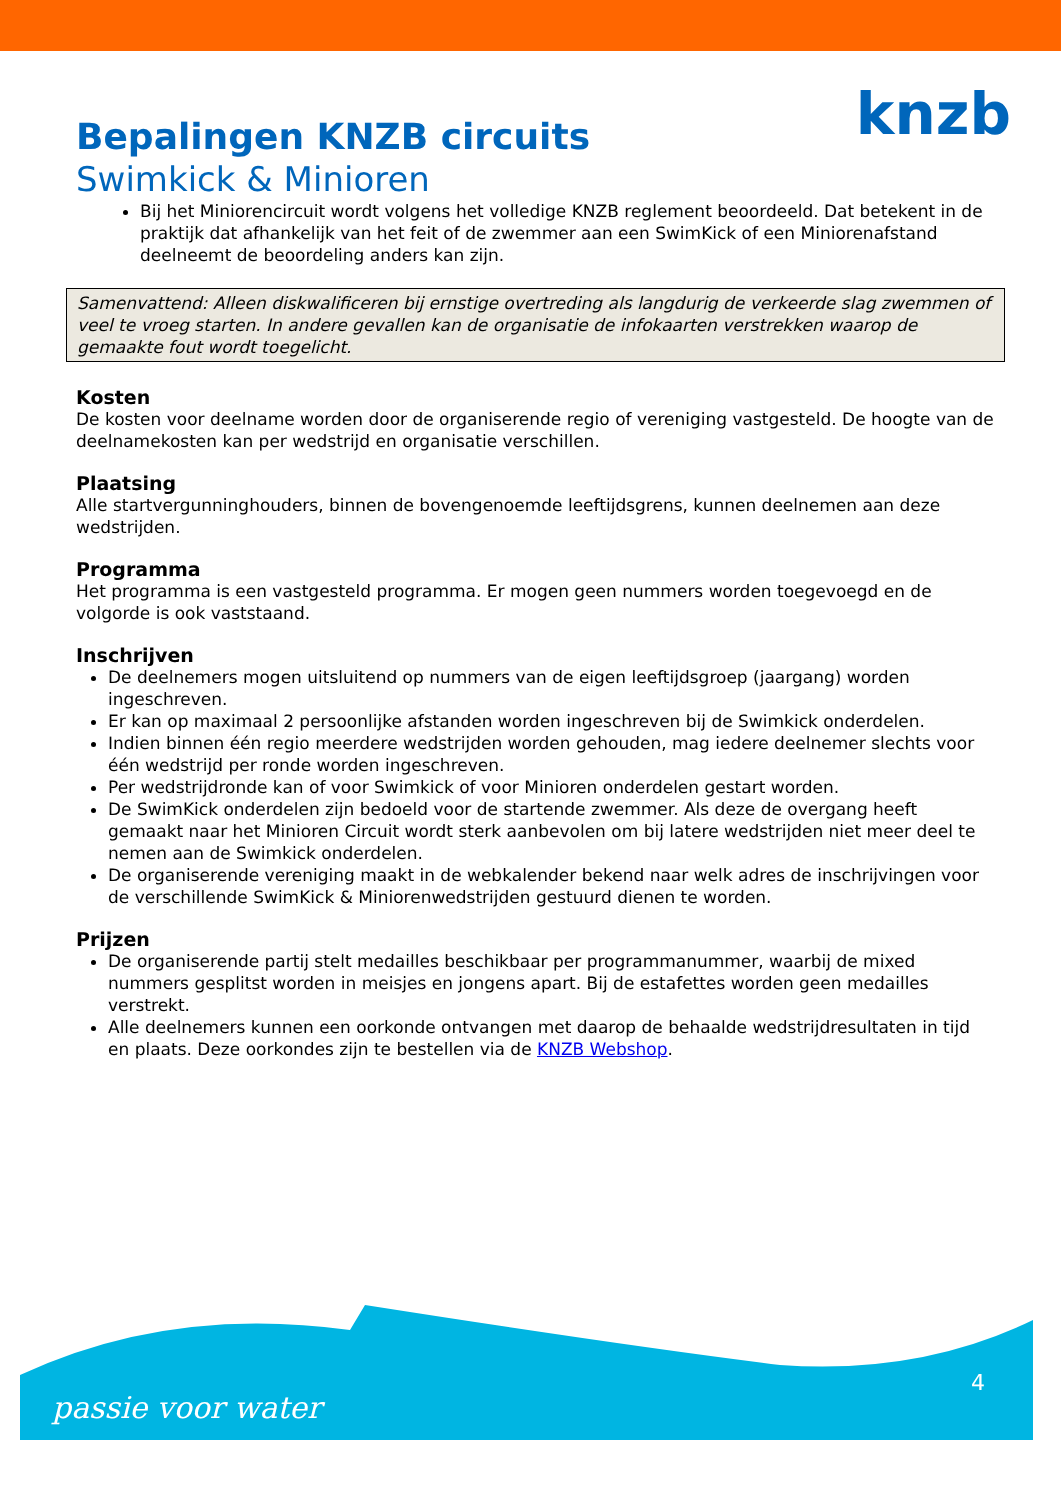knzb
Bepalingen KNZB circuits
Swimkick & Minioren
Bij het Miniorencircuit wordt volgens het volledige KNZB reglement beoordeeld. Dat betekent in de praktijk dat afhankelijk van het feit of de zwemmer aan een SwimKick of een Miniorenafstand deelneemt de beoordeling anders kan zijn.
Samenvattend: Alleen diskwalificeren bij ernstige overtreding als langdurig de verkeerde slag zwemmen of veel te vroeg starten. In andere gevallen kan de organisatie de infokaarten verstrekken waarop de gemaakte fout wordt toegelicht.
Kosten
De kosten voor deelname worden door de organiserende regio of vereniging vastgesteld. De hoogte van de deelnamekosten kan per wedstrijd en organisatie verschillen.
Plaatsing
Alle startvergunninghouders, binnen de bovengenoemde leeftijdsgrens, kunnen deelnemen aan deze wedstrijden.
Programma
Het programma is een vastgesteld programma. Er mogen geen nummers worden toegevoegd en de volgorde is ook vaststaand.
Inschrijven
De deelnemers mogen uitsluitend op nummers van de eigen leeftijdsgroep (jaargang) worden ingeschreven.
Er kan op maximaal 2 persoonlijke afstanden worden ingeschreven bij de Swimkick onderdelen.
Indien binnen één regio meerdere wedstrijden worden gehouden, mag iedere deelnemer slechts voor één wedstrijd per ronde worden ingeschreven.
Per wedstrijdronde kan of voor Swimkick of voor Minioren onderdelen gestart worden.
De SwimKick onderdelen zijn bedoeld voor de startende zwemmer. Als deze de overgang heeft gemaakt naar het Minioren Circuit wordt sterk aanbevolen om bij latere wedstrijden niet meer deel te nemen aan de Swimkick onderdelen.
De organiserende vereniging maakt in de webkalender bekend naar welk adres de inschrijvingen voor de verschillende SwimKick & Miniorenwedstrijden gestuurd dienen te worden.
Prijzen
De organiserende partij stelt medailles beschikbaar per programmanummer, waarbij de mixed nummers gesplitst worden in meisjes en jongens apart. Bij de estafettes worden geen medailles verstrekt.
Alle deelnemers kunnen een oorkonde ontvangen met daarop de behaalde wedstrijdresultaten in tijd en plaats. Deze oorkondes zijn te bestellen via de KNZB Webshop.
passie voor water
4